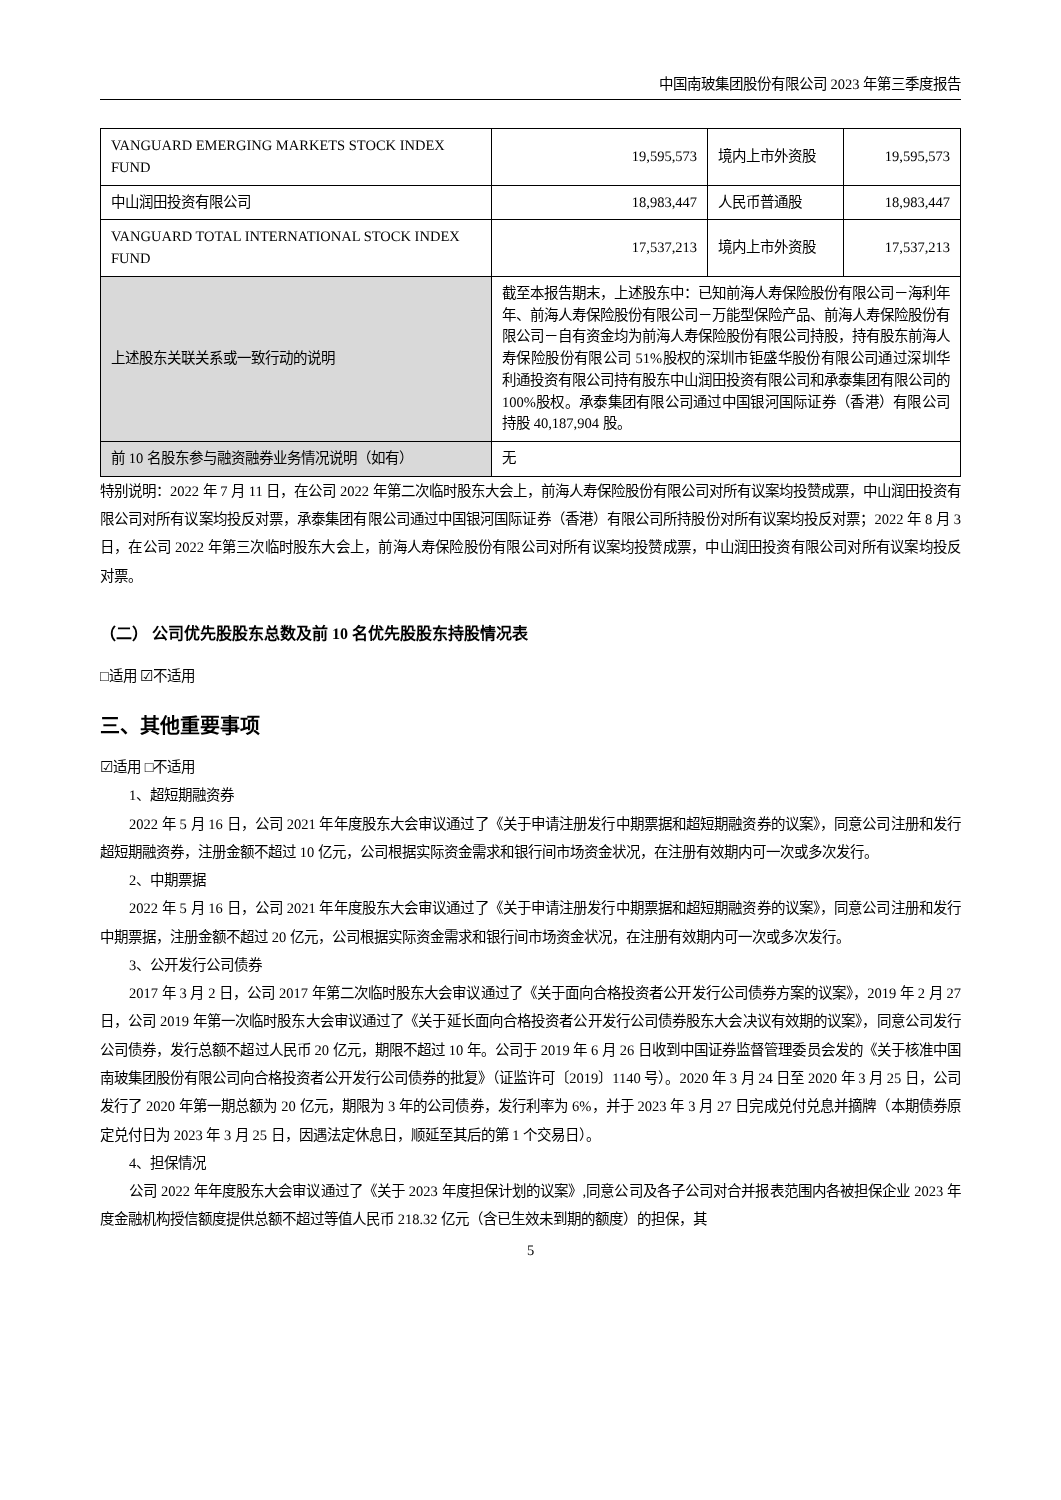中国南玻集团股份有限公司 2023 年第三季度报告
| VANGUARD EMERGING MARKETS STOCK INDEX FUND | 19,595,573 | 境内上市外资股 | 19,595,573 |
| 中山润田投资有限公司 | 18,983,447 | 人民币普通股 | 18,983,447 |
| VANGUARD TOTAL INTERNATIONAL STOCK INDEX FUND | 17,537,213 | 境内上市外资股 | 17,537,213 |
| 上述股东关联关系或一致行动的说明 | 截至本报告期末，上述股东中：已知前海人寿保险股份有限公司－海利年年、前海人寿保险股份有限公司－万能型保险产品、前海人寿保险股份有限公司－自有资金均为前海人寿保险股份有限公司持股，持有股东前海人寿保险股份有限公司 51%股权的深圳市钜盛华股份有限公司通过深圳华利通投资有限公司持有股东中山润田投资有限公司和承泰集团有限公司的 100%股权。承泰集团有限公司通过中国银河国际证券（香港）有限公司持股 40,187,904 股。 | | |
| 前 10 名股东参与融资融券业务情况说明（如有） | 无 | | |
特别说明：2022 年 7 月 11 日，在公司 2022 年第二次临时股东大会上，前海人寿保险股份有限公司对所有议案均投赞成票，中山润田投资有限公司对所有议案均投反对票，承泰集团有限公司通过中国银河国际证券（香港）有限公司所持股份对所有议案均投反对票；2022 年 8 月 3 日，在公司 2022 年第三次临时股东大会上，前海人寿保险股份有限公司对所有议案均投赞成票，中山润田投资有限公司对所有议案均投反对票。
（二） 公司优先股股东总数及前 10 名优先股股东持股情况表
□适用 ☑不适用
三、其他重要事项
☑适用 □不适用
1、超短期融资券
2022 年 5 月 16 日，公司 2021 年年度股东大会审议通过了《关于申请注册发行中期票据和超短期融资券的议案》，同意公司注册和发行超短期融资券，注册金额不超过 10 亿元，公司根据实际资金需求和银行间市场资金状况，在注册有效期内可一次或多次发行。
2、中期票据
2022 年 5 月 16 日，公司 2021 年年度股东大会审议通过了《关于申请注册发行中期票据和超短期融资券的议案》，同意公司注册和发行中期票据，注册金额不超过 20 亿元，公司根据实际资金需求和银行间市场资金状况，在注册有效期内可一次或多次发行。
3、公开发行公司债券
2017 年 3 月 2 日，公司 2017 年第二次临时股东大会审议通过了《关于面向合格投资者公开发行公司债券方案的议案》，2019 年 2 月 27 日，公司 2019 年第一次临时股东大会审议通过了《关于延长面向合格投资者公开发行公司债券股东大会决议有效期的议案》，同意公司发行公司债券，发行总额不超过人民币 20 亿元，期限不超过 10 年。公司于 2019 年 6 月 26 日收到中国证券监督管理委员会发的《关于核准中国南玻集团股份有限公司向合格投资者公开发行公司债券的批复》（证监许可〔2019〕1140 号）。2020 年 3 月 24 日至 2020 年 3 月 25 日，公司发行了 2020 年第一期总额为 20 亿元，期限为 3 年的公司债券，发行利率为 6%，并于 2023 年 3 月 27 日完成兑付兑息并摘牌（本期债券原定兑付日为 2023 年 3 月 25 日，因遇法定休息日，顺延至其后的第 1 个交易日）。
4、担保情况
公司 2022 年年度股东大会审议通过了《关于 2023 年度担保计划的议案》,同意公司及各子公司对合并报表范围内各被担保企业 2023 年度金融机构授信额度提供总额不超过等值人民币 218.32 亿元（含已生效未到期的额度）的担保，其
5